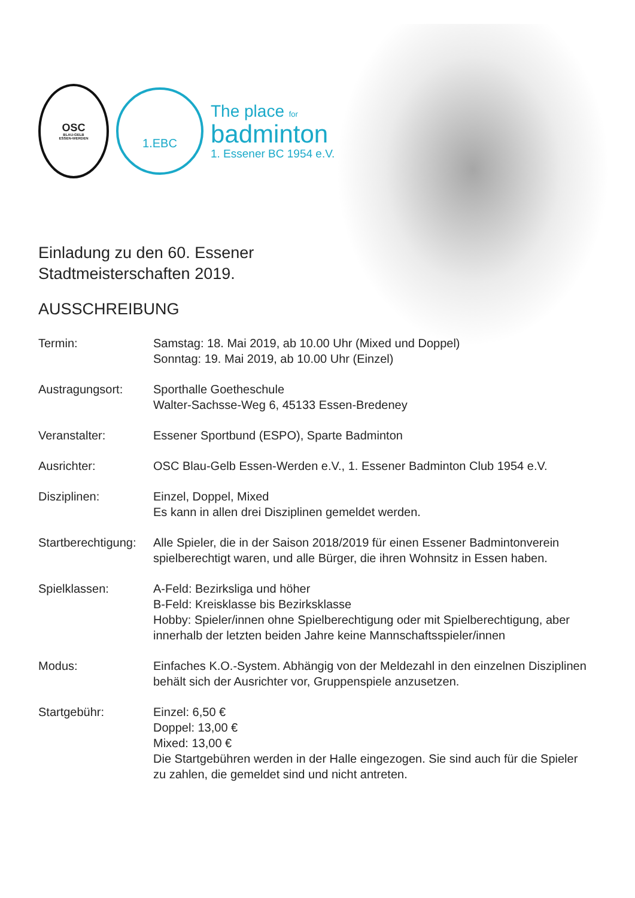OSC
BLAU-GELB
ESSEN-WERDEN
1.EBC
The place for
badminton
1. Essener BC 1954 e.V.
Einladung zu den 60. Essener
Stadtmeisterschaften 2019.
AUSSCHREIBUNG
Termin: Samstag: 18. Mai 2019, ab 10.00 Uhr (Mixed und Doppel)
Sonntag: 19. Mai 2019, ab 10.00 Uhr (Einzel)
Austragungsort: Sporthalle Goetheschule
Walter-Sachsse-Weg 6, 45133 Essen-Bredeney
Veranstalter: Essener Sportbund (ESPO), Sparte Badminton
Ausrichter: OSC Blau-Gelb Essen-Werden e.V., 1. Essener Badminton Club 1954 e.V.
Disziplinen: Einzel, Doppel, Mixed
Es kann in allen drei Disziplinen gemeldet werden.
Startberechtigung:
Alle Spieler, die in der Saison 2018/2019 für einen Essener Badmintonverein spielberechtigt waren, und alle Bürger, die ihren Wohnsitz in Essen haben.
Spielklassen: A-Feld: Bezirksliga und höher
B-Feld: Kreisklasse bis Bezirksklasse
Hobby: Spieler/innen ohne Spielberechtigung oder mit Spielberechtigung, aber innerhalb der letzten beiden Jahre keine Mannschaftsspieler/innen
Modus: Einfaches K.O.-System. Abhängig von der Meldezahl in den einzelnen Disziplinen behält sich der Ausrichter vor, Gruppenspiele anzusetzen.
Startgebühr: Einzel: 6,50 €
Doppel: 13,00 €
Mixed: 13,00 €
Die Startgebühren werden in der Halle eingezogen. Sie sind auch für die Spieler
zu zahlen, die gemeldet sind und nicht antreten.